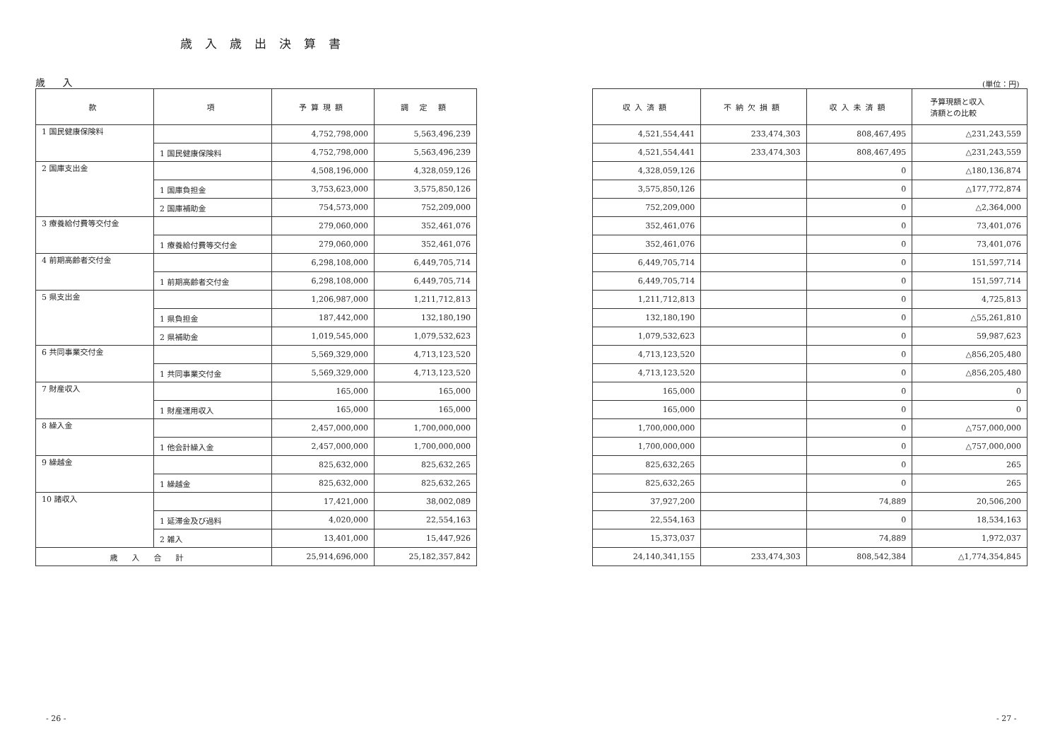歳入歳出決算書
歳 入 (単位：円)
| 款 | 項 | 予算現額 | 調 定 額 |
| --- | --- | --- | --- |
| 1 国民健康保険料 | | 4,752,798,000 | 5,563,496,239 |
| | 1 国民健康保険料 | 4,752,798,000 | 5,563,496,239 |
| 2 国庫支出金 | | 4,508,196,000 | 4,328,059,126 |
| | 1 国庫負担金 | 3,753,623,000 | 3,575,850,126 |
| | 2 国庫補助金 | 754,573,000 | 752,209,000 |
| 3 療養給付費等交付金 | | 279,060,000 | 352,461,076 |
| | 1 療養給付費等交付金 | 279,060,000 | 352,461,076 |
| 4 前期高齢者交付金 | | 6,298,108,000 | 6,449,705,714 |
| | 1 前期高齢者交付金 | 6,298,108,000 | 6,449,705,714 |
| 5 県支出金 | | 1,206,987,000 | 1,211,712,813 |
| | 1 県負担金 | 187,442,000 | 132,180,190 |
| | 2 県補助金 | 1,019,545,000 | 1,079,532,623 |
| 6 共同事業交付金 | | 5,569,329,000 | 4,713,123,520 |
| | 1 共同事業交付金 | 5,569,329,000 | 4,713,123,520 |
| 7 財産収入 | | 165,000 | 165,000 |
| | 1 財産運用収入 | 165,000 | 165,000 |
| 8 繰入金 | | 2,457,000,000 | 1,700,000,000 |
| | 1 他会計繰入金 | 2,457,000,000 | 1,700,000,000 |
| 9 繰越金 | | 825,632,000 | 825,632,265 |
| | 1 繰越金 | 825,632,000 | 825,632,265 |
| 10 諸収入 | | 17,421,000 | 38,002,089 |
| | 1 延滞金及び過料 | 4,020,000 | 22,554,163 |
| | 2 雑入 | 13,401,000 | 15,447,926 |
| 歳入合計 | | 25,914,696,000 | 25,182,357,842 |
| 収入済額 | 不納欠損額 | 収入未済額 | 予算現額と収入 済額との比較 |
| --- | --- | --- | --- |
| 4,521,554,441 | 233,474,303 | 808,467,495 | △231,243,559 |
| 4,521,554,441 | 233,474,303 | 808,467,495 | △231,243,559 |
| 4,328,059,126 | | 0 | △180,136,874 |
| 3,575,850,126 | | 0 | △177,772,874 |
| 752,209,000 | | 0 | △2,364,000 |
| 352,461,076 | | 0 | 73,401,076 |
| 352,461,076 | | 0 | 73,401,076 |
| 6,449,705,714 | | 0 | 151,597,714 |
| 6,449,705,714 | | 0 | 151,597,714 |
| 1,211,712,813 | | 0 | 4,725,813 |
| 132,180,190 | | 0 | △55,261,810 |
| 1,079,532,623 | | 0 | 59,987,623 |
| 4,713,123,520 | | 0 | △856,205,480 |
| 4,713,123,520 | | 0 | △856,205,480 |
| 165,000 | | 0 | 0 |
| 165,000 | | 0 | 0 |
| 1,700,000,000 | | 0 | △757,000,000 |
| 1,700,000,000 | | 0 | △757,000,000 |
| 825,632,265 | | 0 | 265 |
| 825,632,265 | | 0 | 265 |
| 37,927,200 | | 74,889 | 20,506,200 |
| 22,554,163 | | 0 | 18,534,163 |
| 15,373,037 | | 74,889 | 1,972,037 |
| 24,140,341,155 | 233,474,303 | 808,542,384 | △1,774,354,845 |
- 26 - - 27 -